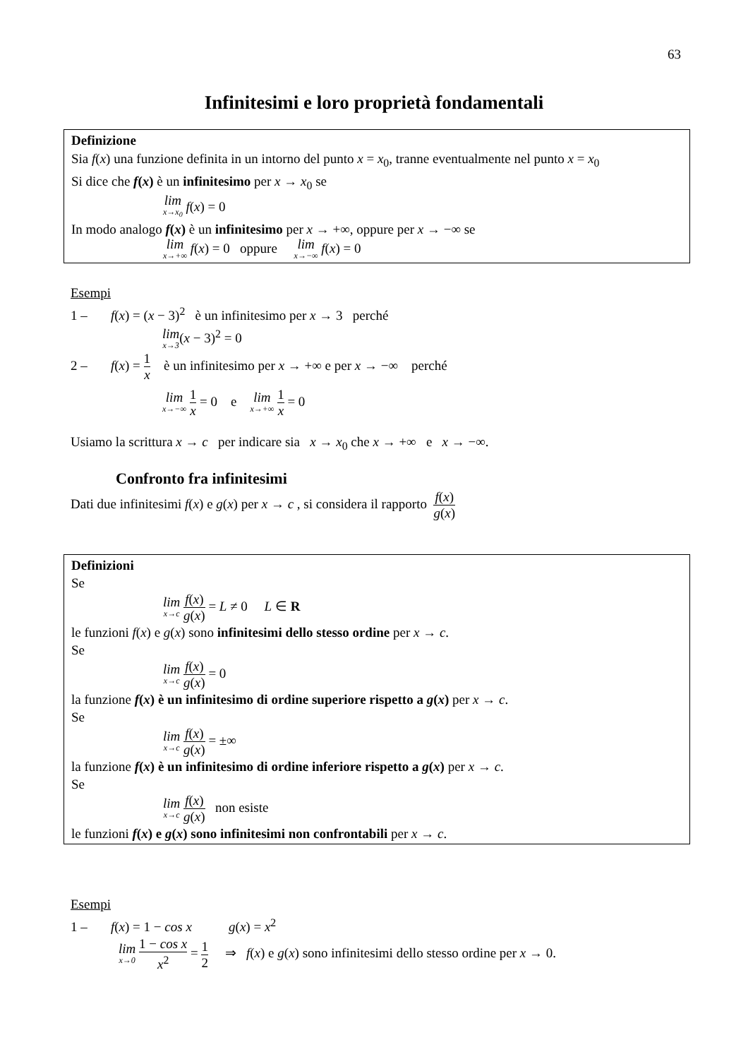63
Infinitesimi e loro proprietà fondamentali
Definizione
Sia f(x) una funzione definita in un intorno del punto x = x<sub>0</sub>, tranne eventualmente nel punto x = x<sub>0</sub>
Si dice che f(x) è un infinitesimo per x → x<sub>0</sub> se
lim x→x<sub>0</sub> f(x) = 0
In modo analogo f(x) è un infinitesimo per x → +∞, oppure per x → −∞ se
lim x→+∞ f(x) = 0 oppure lim x→−∞ f(x) = 0
Esempi
1 – f(x) = (x − 3)<sup>2</sup> è un infinitesimo per x → 3 perché
lim x→3(x − 3)<sup>2</sup> = 0
2 – f(x) = 1 x è un infinitesimo per x → +∞ e per x → −∞ perché
lim x→−∞ 1 x = 0 e lim x→+∞ 1 x = 0
Usiamo la scrittura x → c per indicare sia x → x<sub>0</sub> che x → +∞ e x → −∞.
Confronto fra infinitesimi
Dati due infinitesimi f(x) e g(x) per x → c , si considera il rapporto f(x) g(x)
Definizioni
Se
lim x→c f(x) g(x) = L ≠ 0 L ∈ R
le funzioni f(x) e g(x) sono infinitesimi dello stesso ordine per x → c.
Se
lim x→c f(x) g(x) = 0
la funzione f(x) è un infinitesimo di ordine superiore rispetto a g(x) per x → c.
Se
lim x→c f(x) g(x) = ±∞
la funzione f(x) è un infinitesimo di ordine inferiore rispetto a g(x) per x → c.
Se
lim x→c f(x) g(x) non esiste
le funzioni f(x) e g(x) sono infinitesimi non confrontabili per x → c.
Esempi
1 – f(x) = 1 − cos x g(x) = x<sup>2</sup>
lim x→0 1 − cos x x<sup>2</sup> = 1 2 ⇒ f(x) e g(x) sono infinitesimi dello stesso ordine per x → 0.